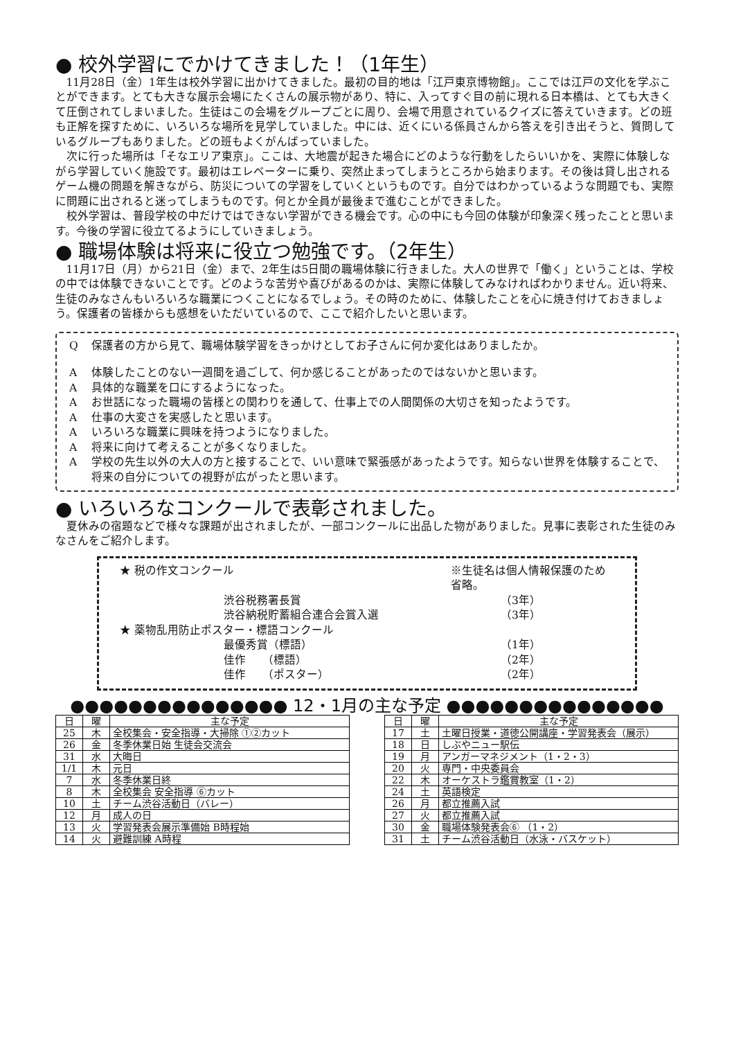● 校外学習にでかけてきました！（1年生）
11月28日（金）1年生は校外学習に出かけてきました。最初の目的地は「江戸東京博物館」。ここでは江戸の文化を学ぶことができます。とても大きな展示会場にたくさんの展示物があり、特に、入ってすぐ目の前に現れる日本橋は、とても大きくて圧倒されてしまいました。生徒はこの会場をグループごとに周り、会場で用意されているクイズに答えていきます。どの班も正解を探すために、いろいろな場所を見学していました。中には、近くにいる係員さんから答えを引き出そうと、質問しているグループもありました。どの班もよくがんばっていました。
次に行った場所は「そなエリア東京」。ここは、大地震が起きた場合にどのような行動をしたらいいかを、実際に体験しながら学習していく施設です。最初はエレベーターに乗り、突然止まってしまうところから始まります。その後は貸し出されるゲーム機の問題を解きながら、防災についての学習をしていくというものです。自分ではわかっているような問題でも、実際に問題に出されると迷ってしまうものです。何とか全員が最後まで進むことができました。
校外学習は、普段学校の中だけではできない学習ができる機会です。心の中にも今回の体験が印象深く残ったことと思います。今後の学習に役立てるようにしていきましょう。
● 職場体験は将来に役立つ勉強です。（2年生）
11月17日（月）から21日（金）まで、2年生は5日間の職場体験に行きました。大人の世界で「働く」ということは、学校の中では体験できないことです。どのような苦労や喜びがあるのかは、実際に体験してみなければわかりません。近い将来、生徒のみなさんもいろいろな職業につくことになるでしょう。その時のために、体験したことを心に焼き付けておきましょう。保護者の皆様からも感想をいただいているので、ここで紹介したいと思います。
Q保護者の方から見て、職場体験学習をきっかけとしてお子さんに何か変化はありましたか。
A体験したことのない一週間を過ごして、何か感じることがあったのではないかと思います。
A具体的な職業を口にするようになった。
Aお世話になった職場の皆様との関わりを通して、仕事上での人間関係の大切さを知ったようです。
A仕事の大変さを実感したと思います。
Aいろいろな職業に興味を持つようになりました。
A将来に向けて考えることが多くなりました。
A学校の先生以外の大人の方と接することで、いい意味で緊張感があったようです。知らない世界を体験することで、将来の自分についての視野が広がったと思います。
● いろいろなコンクールで表彰されました。
夏休みの宿題などで様々な課題が出されましたが、一部コンクールに出品した物がありました。見事に表彰された生徒のみなさんをご紹介します。
★ 税の作文コンクール ※生徒名は個人情報保護のため省略。
渋谷税務署長賞 （3年）
渋谷納税貯蓄組合連合会賞入選 （3年）
★ 薬物乱用防止ポスター・標語コンクール
最優秀賞（標語） （1年）
佳作　　（標語） （2年）
佳作　　（ポスター） （2年）
●●●●●●●●●●●●●●● 12・1月の主な予定 ●●●●●●●●●●●●●●●
| 日 | 曜 | 主な予定 |
| --- | --- | --- |
| 25 | 木 | 全校集会・安全指導・大掃除 ①②カット |
| 26 | 金 | 冬季休業日始 生徒会交流会 |
| 31 | 水 | 大晦日 |
| 1/1 | 木 | 元日 |
| 7 | 水 | 冬季休業日終 |
| 8 | 木 | 全校集会 安全指導 ⑥カット |
| 10 | 土 | チーム渋谷活動日（バレー） |
| 12 | 月 | 成人の日 |
| 13 | 火 | 学習発表会展示準備始 B時程始 |
| 14 | 火 | 避難訓練 A時程 |
| 日 | 曜 | 主な予定 |
| --- | --- | --- |
| 17 | 土 | 土曜日授業・道徳公開講座・学習発表会（展示） |
| 18 | 日 | しぶやニュー駅伝 |
| 19 | 月 | アンガーマネジメント（1・2・3） |
| 20 | 火 | 専門・中央委員会 |
| 22 | 木 | オーケストラ鑑賞教室（1・2） |
| 24 | 土 | 英語検定 |
| 26 | 月 | 都立推薦入試 |
| 27 | 火 | 都立推薦入試 |
| 30 | 金 | 職場体験発表会⑥ （1・2） |
| 31 | 土 | チーム渋谷活動日（水泳・バスケット） |